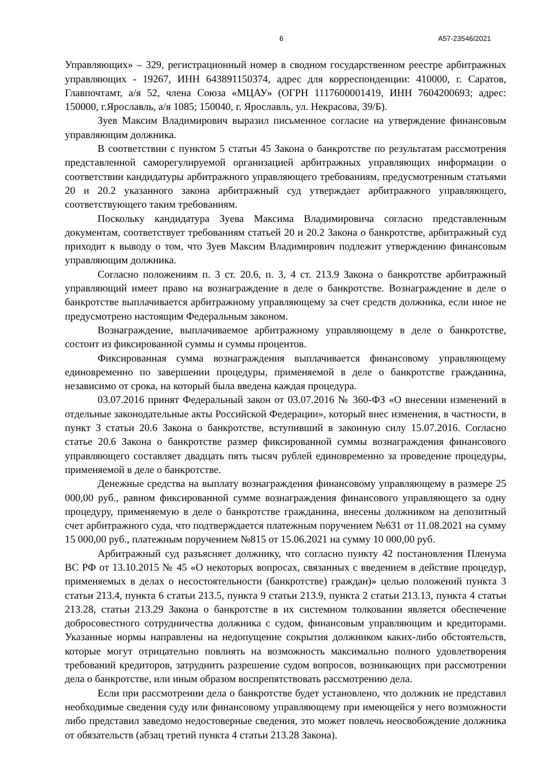6 А57-23546/2021
Управляющих» – 329, регистрационный номер в сводном государственном реестре арбитражных управляющих - 19267, ИНН 643891150374, адрес для корреспонденции: 410000, г. Саратов, Главпочтамт, а/я 52, члена Союза «МЦАУ» (ОГРН 1117600001419, ИНН 7604200693; адрес: 150000, г.Ярославль, а/я 1085; 150040, г. Ярославль, ул. Некрасова, 39/Б).
Зуев Максим Владимирович выразил письменное согласие на утверждение финансовым управляющим должника.
В соответствии с пунктом 5 статьи 45 Закона о банкротстве по результатам рассмотрения представленной саморегулируемой организацией арбитражных управляющих информации о соответствии кандидатуры арбитражного управляющего требованиям, предусмотренным статьями 20 и 20.2 указанного закона арбитражный суд утверждает арбитражного управляющего, соответствующего таким требованиям.
Поскольку кандидатура Зуева Максима Владимировича согласно представленным документам, соответствует требованиям статьей 20 и 20.2 Закона о банкротстве, арбитражный суд приходит к выводу о том, что Зуев Максим Владимирович подлежит утверждению финансовым управляющим должника.
Согласно положениям п. 3 ст. 20.6, п. 3, 4 ст. 213.9 Закона о банкротстве арбитражный управляющий имеет право на вознаграждение в деле о банкротстве. Вознаграждение в деле о банкротстве выплачивается арбитражному управляющему за счет средств должника, если иное не предусмотрено настоящим Федеральным законом.
Вознаграждение, выплачиваемое арбитражному управляющему в деле о банкротстве, состоит из фиксированной суммы и суммы процентов.
Фиксированная сумма вознаграждения выплачивается финансовому управляющему единовременно по завершении процедуры, применяемой в деле о банкротстве гражданина, независимо от срока, на который была введена каждая процедура.
03.07.2016 принят Федеральный закон от 03.07.2016 № 360-ФЗ «О внесении изменений в отдельные законодательные акты Российской Федерации», который внес изменения, в частности, в пункт 3 статьи 20.6 Закона о банкротстве, вступивший в законную силу 15.07.2016. Согласно статье 20.6 Закона о банкротстве размер фиксированной суммы вознаграждения финансового управляющего составляет двадцать пять тысяч рублей единовременно за проведение процедуры, применяемой в деле о банкротстве.
Денежные средства на выплату вознаграждения финансовому управляющему в размере 25 000,00 руб., равном фиксированной сумме вознаграждения финансового управляющего за одну процедуру, применяемую в деле о банкротстве гражданина, внесены должником на депозитный счет арбитражного суда, что подтверждается платежным поручением №631 от 11.08.2021 на сумму 15 000,00 руб., платежным поручением №815 от 15.06.2021 на сумму 10 000,00 руб.
Арбитражный суд разъясняет должнику, что согласно пункту 42 постановления Пленума ВС РФ от 13.10.2015 № 45 «О некоторых вопросах, связанных с введением в действие процедур, применяемых в делах о несостоятельности (банкротстве) граждан)» целью положений пункта 3 статьи 213.4, пункта 6 статьи 213.5, пункта 9 статьи 213.9, пункта 2 статьи 213.13, пункта 4 статьи 213.28, статьи 213.29 Закона о банкротстве в их системном толковании является обеспечение добросовестного сотрудничества должника с судом, финансовым управляющим и кредиторами. Указанные нормы направлены на недопущение сокрытия должником каких-либо обстоятельств, которые могут отрицательно повлиять на возможность максимально полного удовлетворения требований кредиторов, затруднить разрешение судом вопросов, возникающих при рассмотрении дела о банкротстве, или иным образом воспрепятствовать рассмотрению дела.
Если при рассмотрении дела о банкротстве будет установлено, что должник не представил необходимые сведения суду или финансовому управляющему при имеющейся у него возможности либо представил заведомо недостоверные сведения, это может повлечь неосвобождение должника от обязательств (абзац третий пункта 4 статьи 213.28 Закона).